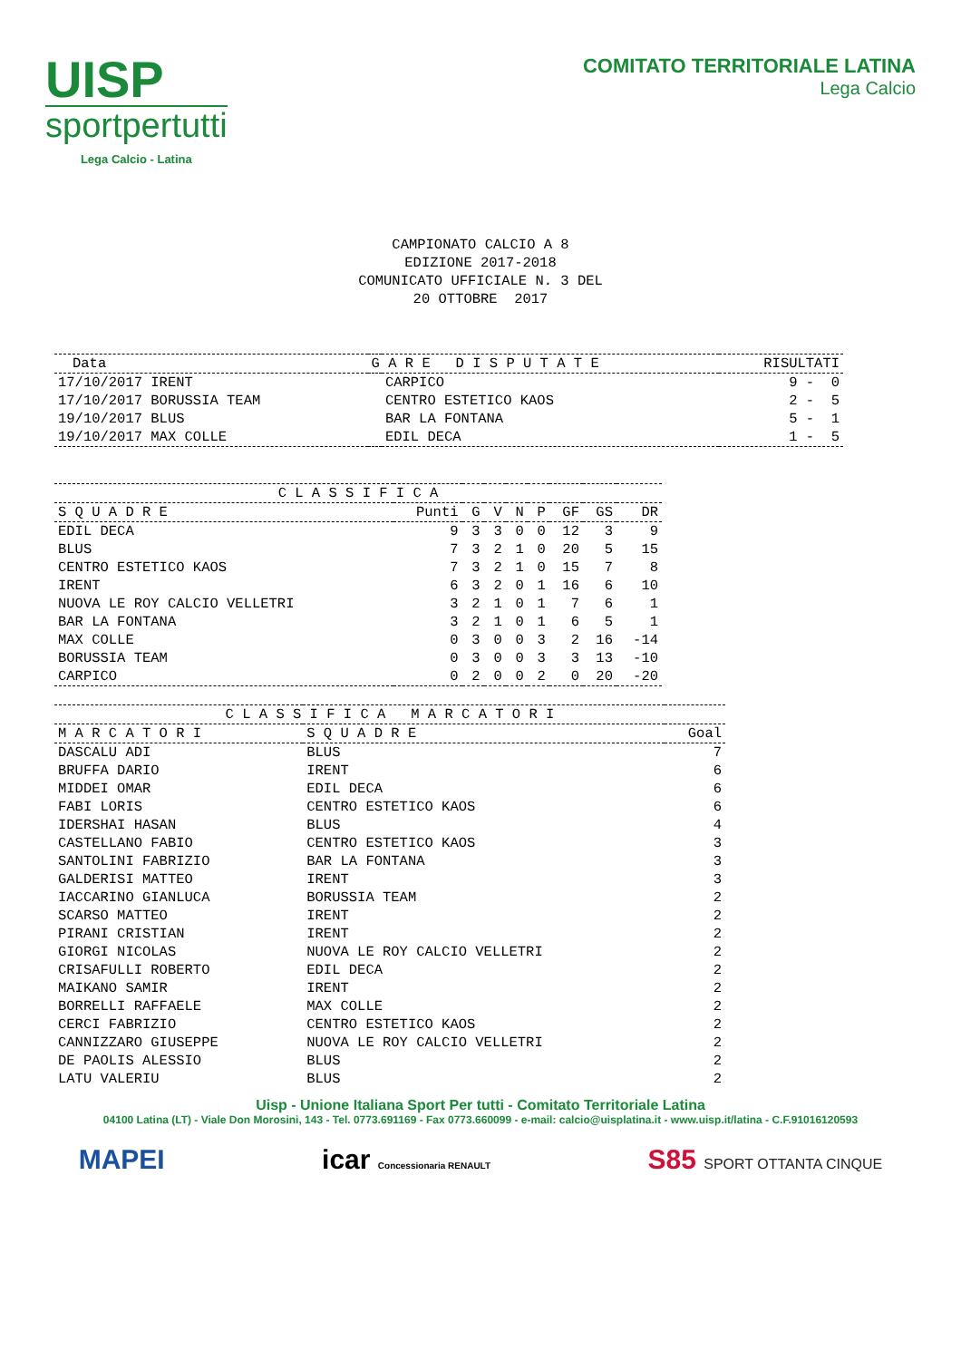UISP
sportpertutti
Lega Calcio - Latina
COMITATO TERRITORIALE LATINA
Lega Calcio
CAMPIONATO CALCIO A 8 EDIZIONE 2017-2018 COMUNICATO UFFICIALE N. 3 DEL 20 OTTOBRE 2017
| Data | G A R E D I S P U T A T E | | RISULTATI |
| --- | --- | --- | --- |
| 17/10/2017 IRENT | | CARPICO | 9 - 0 |
| 17/10/2017 BORUSSIA TEAM | | CENTRO ESTETICO KAOS | 2 - 5 |
| 19/10/2017 BLUS | | BAR LA FONTANA | 5 - 1 |
| 19/10/2017 MAX COLLE | | EDIL DECA | 1 - 5 |
| C L A S S I F I C A | | | | | | | | |
| --- | --- | --- | --- | --- | --- | --- | --- | --- |
| S Q U A D R E | Punti | G | V | N | P | GF | GS | DR |
| EDIL DECA | 9 | 3 | 3 | 0 | 0 | 12 | 3 | 9 |
| BLUS | 7 | 3 | 2 | 1 | 0 | 20 | 5 | 15 |
| CENTRO ESTETICO KAOS | 7 | 3 | 2 | 1 | 0 | 15 | 7 | 8 |
| IRENT | 6 | 3 | 2 | 0 | 1 | 16 | 6 | 10 |
| NUOVA LE ROY CALCIO VELLETRI | 3 | 2 | 1 | 0 | 1 | 7 | 6 | 1 |
| BAR LA FONTANA | 3 | 2 | 1 | 0 | 1 | 6 | 5 | 1 |
| MAX COLLE | 0 | 3 | 0 | 0 | 3 | 2 | 16 | -14 |
| BORUSSIA TEAM | 0 | 3 | 0 | 0 | 3 | 3 | 13 | -10 |
| CARPICO | 0 | 2 | 0 | 0 | 2 | 0 | 20 | -20 |
| C L A S S I F I C A M A R C A T O R I | | |
| --- | --- | --- |
| M A R C A T O R I | S Q U A D R E | Goal |
| DASCALU ADI | BLUS | 7 |
| BRUFFA DARIO | IRENT | 6 |
| MIDDEI OMAR | EDIL DECA | 6 |
| FABI LORIS | CENTRO ESTETICO KAOS | 6 |
| IDERSHAI HASAN | BLUS | 4 |
| CASTELLANO FABIO | CENTRO ESTETICO KAOS | 3 |
| SANTOLINI FABRIZIO | BAR LA FONTANA | 3 |
| GALDERISI MATTEO | IRENT | 3 |
| IACCARINO GIANLUCA | BORUSSIA TEAM | 2 |
| SCARSO MATTEO | IRENT | 2 |
| PIRANI CRISTIAN | IRENT | 2 |
| GIORGI NICOLAS | NUOVA LE ROY CALCIO VELLETRI | 2 |
| CRISAFULLI ROBERTO | EDIL DECA | 2 |
| MAIKANO SAMIR | IRENT | 2 |
| BORRELLI RAFFAELE | MAX COLLE | 2 |
| CERCI FABRIZIO | CENTRO ESTETICO KAOS | 2 |
| CANNIZZARO GIUSEPPE | NUOVA LE ROY CALCIO VELLETRI | 2 |
| DE PAOLIS ALESSIO | BLUS | 2 |
| LATU VALERIU | BLUS | 2 |
Uisp - Unione Italiana Sport Per tutti - Comitato Territoriale Latina
04100 Latina (LT) - Viale Don Morosini, 143 - Tel. 0773.691169 - Fax 0773.660099 - e-mail: calcio@uisplatina.it - www.uisp.it/latina - C.F.91016120593
MAPEI icar Concessionaria RENAULT
S85 SPORT OTTANTA CINQUE